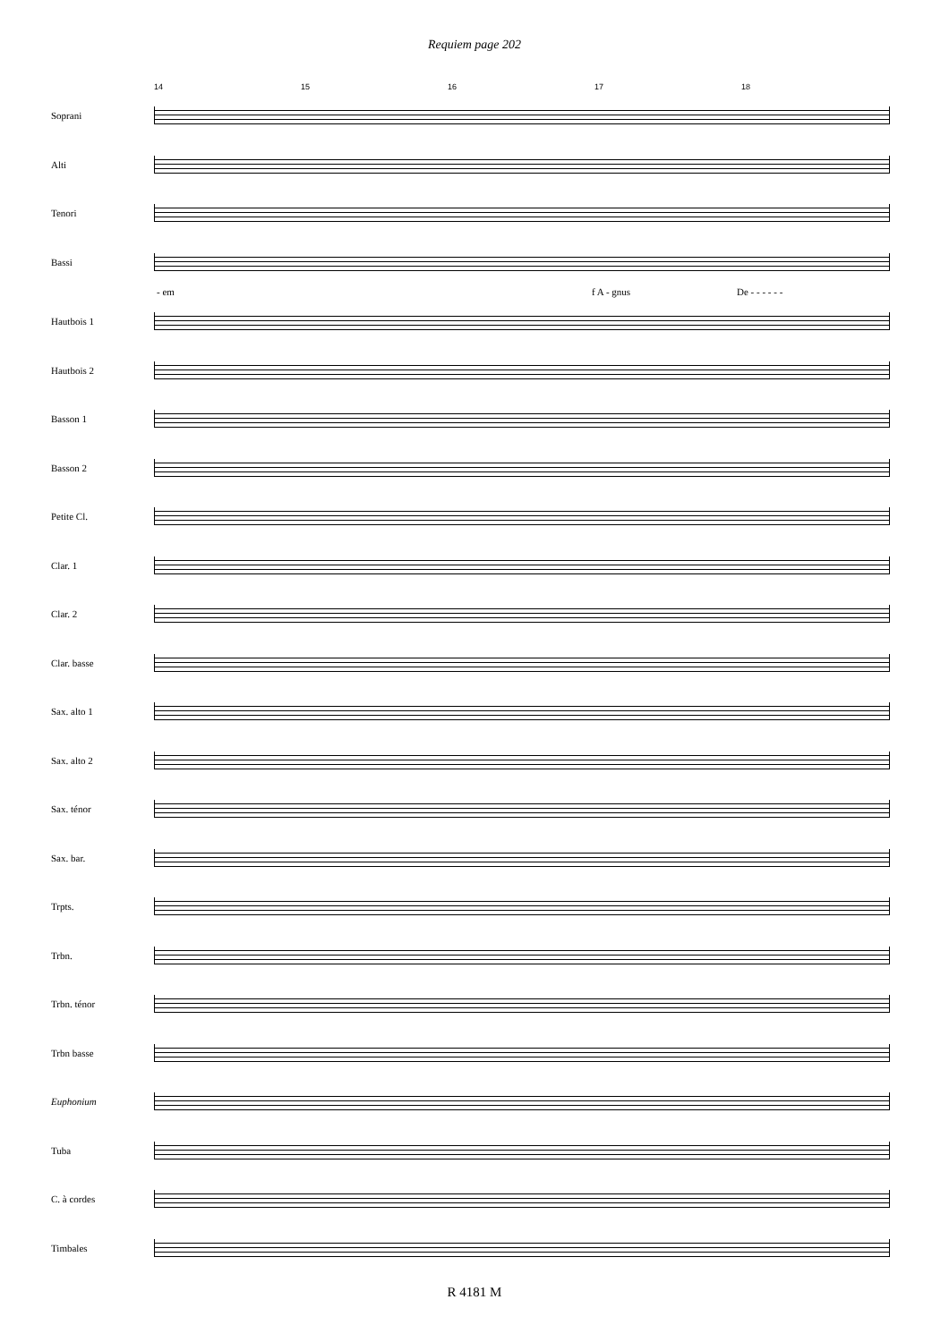Requiem page 202
14 15 16 17 18
Soprani
Alti
Tenori
Bassi
- em f A - gnus De - - - - - -
Hautbois 1
Hautbois 2
Basson 1
Basson 2
Petite Cl.
Clar. 1
Clar. 2
Clar. basse
Sax. alto 1
Sax. alto 2
Sax. ténor
Sax. bar.
Trpts.
Trbn.
Trbn. ténor
Trbn basse
Euphonium
Tuba
C. à cordes
Timbales
R 4181 M